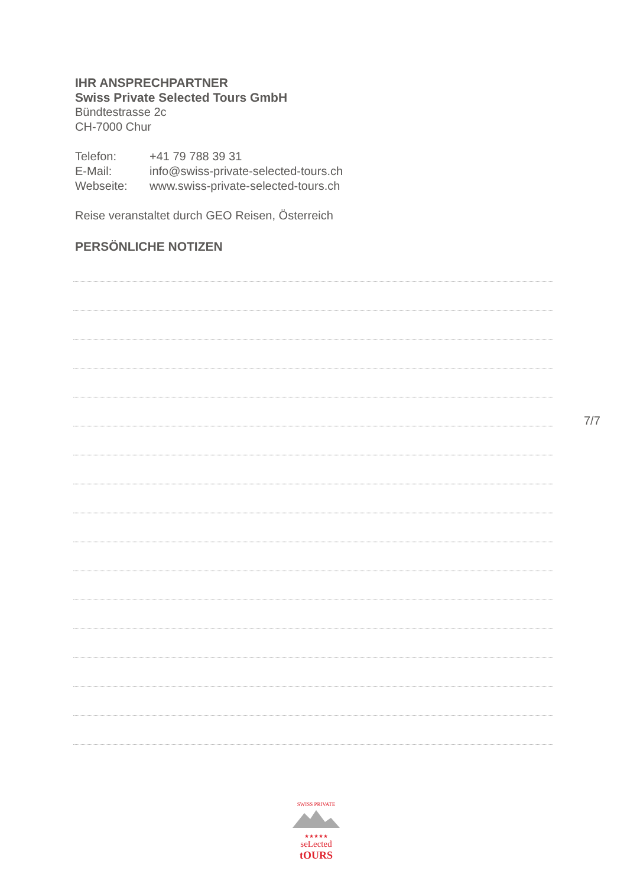IHR ANSPRECHPARTNER
Swiss Private Selected Tours GmbH
Bündtestrasse 2c
CH-7000 Chur
Telefon: +41 79 788 39 31
E-Mail: info@swiss-private-selected-tours.ch
Webseite: www.swiss-private-selected-tours.ch
Reise veranstaltet durch GEO Reisen, Österreich
PERSÖNLICHE NOTIZEN
7/7
SWISS PRIVATE
★★★★★
seLected
tOURS